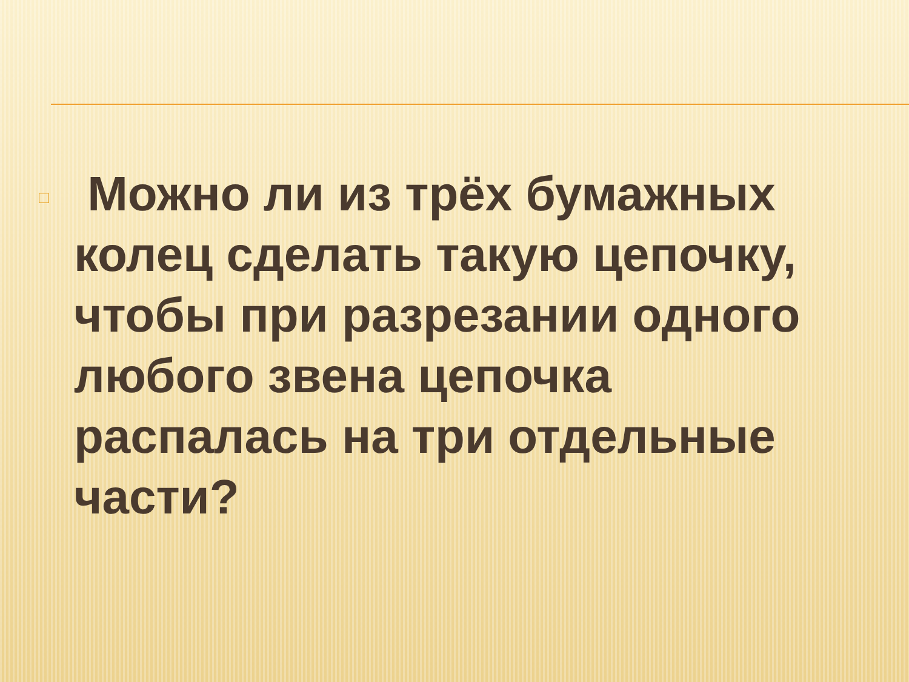□
Можно ли из трёх бумажных колец сделать такую цепочку, чтобы при разрезании одного любого звена цепочка распалась на три отдельные части?